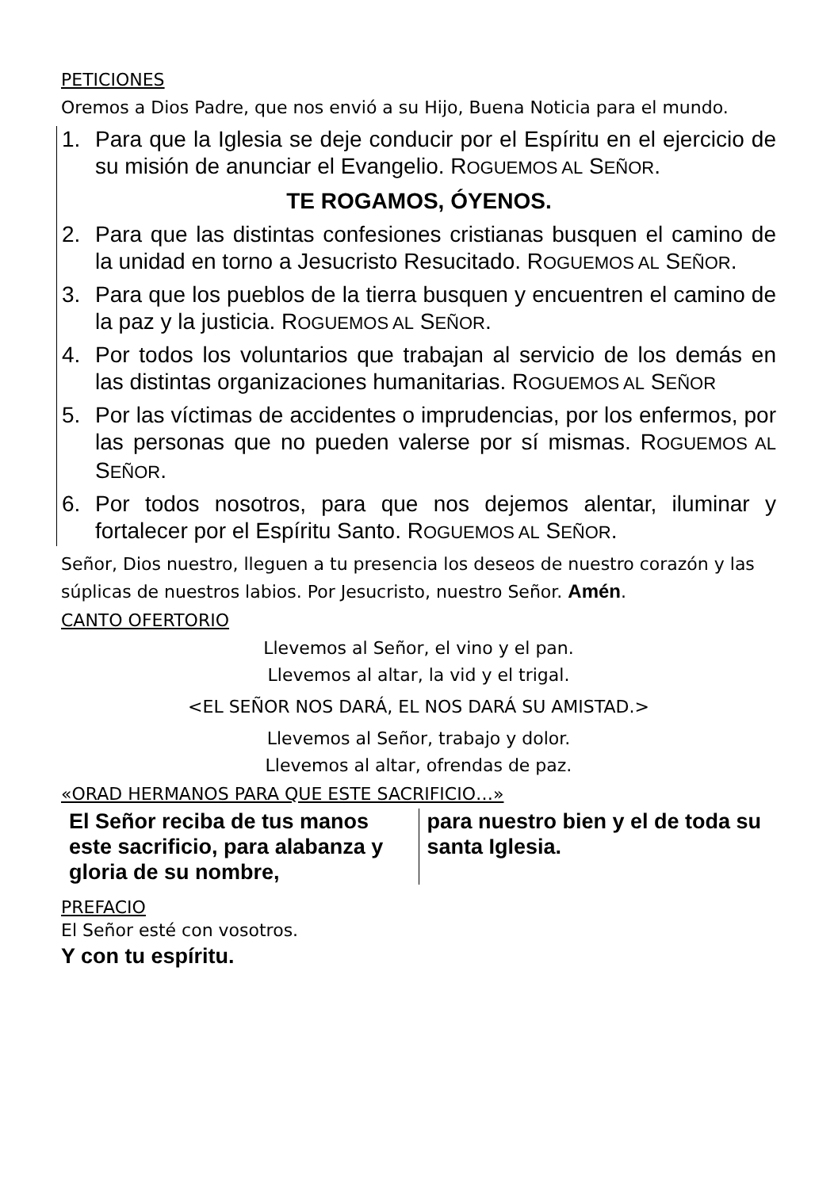PETICIONES
Oremos a Dios Padre, que nos envió a su Hijo, Buena Noticia para el mundo.
1. Para que la Iglesia se deje conducir por el Espíritu en el ejercicio de su misión de anunciar el Evangelio. ROGUEMOS AL SEÑOR.
TE ROGAMOS, ÓYENOS.
2. Para que las distintas confesiones cristianas busquen el camino de la unidad en torno a Jesucristo Resucitado. ROGUEMOS AL SEÑOR.
3. Para que los pueblos de la tierra busquen y encuentren el camino de la paz y la justicia. ROGUEMOS AL SEÑOR.
4. Por todos los voluntarios que trabajan al servicio de los demás en las distintas organizaciones humanitarias. ROGUEMOS AL SEÑOR
5. Por las víctimas de accidentes o imprudencias, por los enfermos, por las personas que no pueden valerse por sí mismas. ROGUEMOS AL SEÑOR.
6. Por todos nosotros, para que nos dejemos alentar, iluminar y fortalecer por el Espíritu Santo. ROGUEMOS AL SEÑOR.
Señor, Dios nuestro, lleguen a tu presencia los deseos de nuestro corazón y las súplicas de nuestros labios. Por Jesucristo, nuestro Señor. Amén.
CANTO OFERTORIO
Llevemos al Señor, el vino y el pan.
Llevemos al altar, la vid y el trigal.
<EL SEÑOR NOS DARÁ, EL NOS DARÁ SU AMISTAD.>
Llevemos al Señor, trabajo y dolor.
Llevemos al altar, ofrendas de paz.
«ORAD HERMANOS PARA QUE ESTE SACRIFICIO…»
El Señor reciba de tus manos este sacrificio, para alabanza y gloria de su nombre,
para nuestro bien y el de toda su santa Iglesia.
PREFACIO
El Señor esté con vosotros.
Y con tu espíritu.